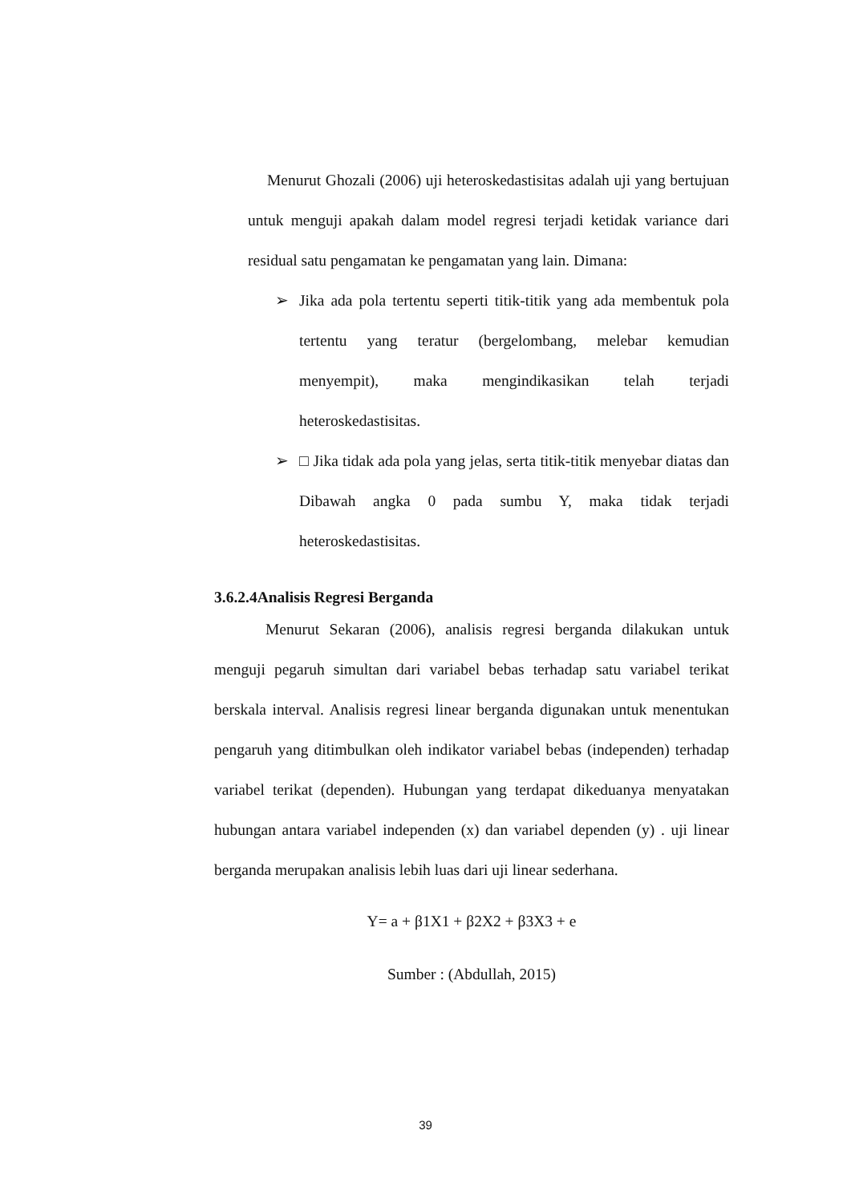Menurut Ghozali (2006) uji heteroskedastisitas adalah uji yang bertujuan untuk menguji apakah dalam model regresi terjadi ketidak variance dari residual satu pengamatan ke pengamatan yang lain. Dimana:
➢ Jika ada pola tertentu seperti titik-titik yang ada membentuk pola tertentu yang teratur (bergelombang, melebar kemudian menyempit), maka mengindikasikan telah terjadi heteroskedastisitas.
➢ □ Jika tidak ada pola yang jelas, serta titik-titik menyebar diatas dan Dibawah angka 0 pada sumbu Y, maka tidak terjadi heteroskedastisitas.
3.6.2.4Analisis Regresi Berganda
Menurut Sekaran (2006), analisis regresi berganda dilakukan untuk menguji pegaruh simultan dari variabel bebas terhadap satu variabel terikat berskala interval. Analisis regresi linear berganda digunakan untuk menentukan pengaruh yang ditimbulkan oleh indikator variabel bebas (independen) terhadap variabel terikat (dependen). Hubungan yang terdapat dikeduanya menyatakan hubungan antara variabel independen (x) dan variabel dependen (y) . uji linear berganda merupakan analisis lebih luas dari uji linear sederhana.
Y= a + β1X1 + β2X2 + β3X3 + e
Sumber : (Abdullah, 2015)
39